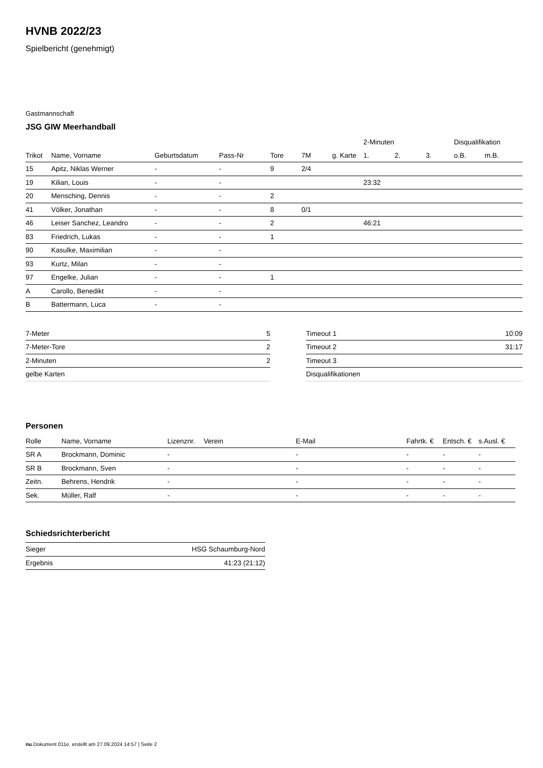HVNB 2022/23
Spielbericht (genehmigt)
Gastmannschaft
JSG GIW Meerhandball
| | | | | | | | 2-Minuten | | | Disqualifikation | |
| --- | --- | --- | --- | --- | --- | --- | --- | --- | --- | --- | --- |
| Trikot | Name, Vorname | Geburtsdatum | Pass-Nr | Tore | 7M | g. Karte | 1. | 2. | 3. | o.B. | m.B. |
| 15 | Apitz, Niklas Werner | - | - | 9 | 2/4 | | | | | | |
| 19 | Kilian, Louis | - | - | | | | 23:32 | | | | |
| 20 | Mensching, Dennis | - | - | 2 | | | | | | | |
| 41 | Völker, Jonathan | - | - | 8 | 0/1 | | | | | | |
| 46 | Leiser Sanchez, Leandro | - | - | 2 | | | 46:21 | | | | |
| 83 | Friedrich, Lukas | - | - | 1 | | | | | | | |
| 90 | Kasulke, Maximilian | - | - | | | | | | | | |
| 93 | Kurtz, Milan | - | - | | | | | | | | |
| 97 | Engelke, Julian | - | - | 1 | | | | | | | |
| A | Carollo, Benedikt | - | - | | | | | | | | |
| B | Battermann, Luca | - | - | | | | | | | | |
| 7-Meter | 5 |
| 7-Meter-Tore | 2 |
| 2-Minuten | 2 |
| gelbe Karten | |
| Timeout 1 | 10:09 |
| Timeout 2 | 31:17 |
| Timeout 3 | |
| Disqualifikationen | |
Personen
| Rolle | Name, Vorname | Lizenznr. | Verein | E-Mail | Fahrtk. € | Entsch. € | s.Ausl. € |
| --- | --- | --- | --- | --- | --- | --- | --- |
| SR A | Brockmann, Dominic | - | | - | - | - | - |
| SR B | Brockmann, Sven | - | | - | - | - | - |
| Zeitn. | Behrens, Hendrik | - | | - | - | - | - |
| Sek. | Müller, Ralf | - | | - | - | - | - |
Schiedsrichterbericht
| Sieger | HSG Schaumburg-Nord |
| Ergebnis | 41:23 (21:12) |
nu.Dokument 011e, erstellt am 27.09.2024 14:57 | Seite 2